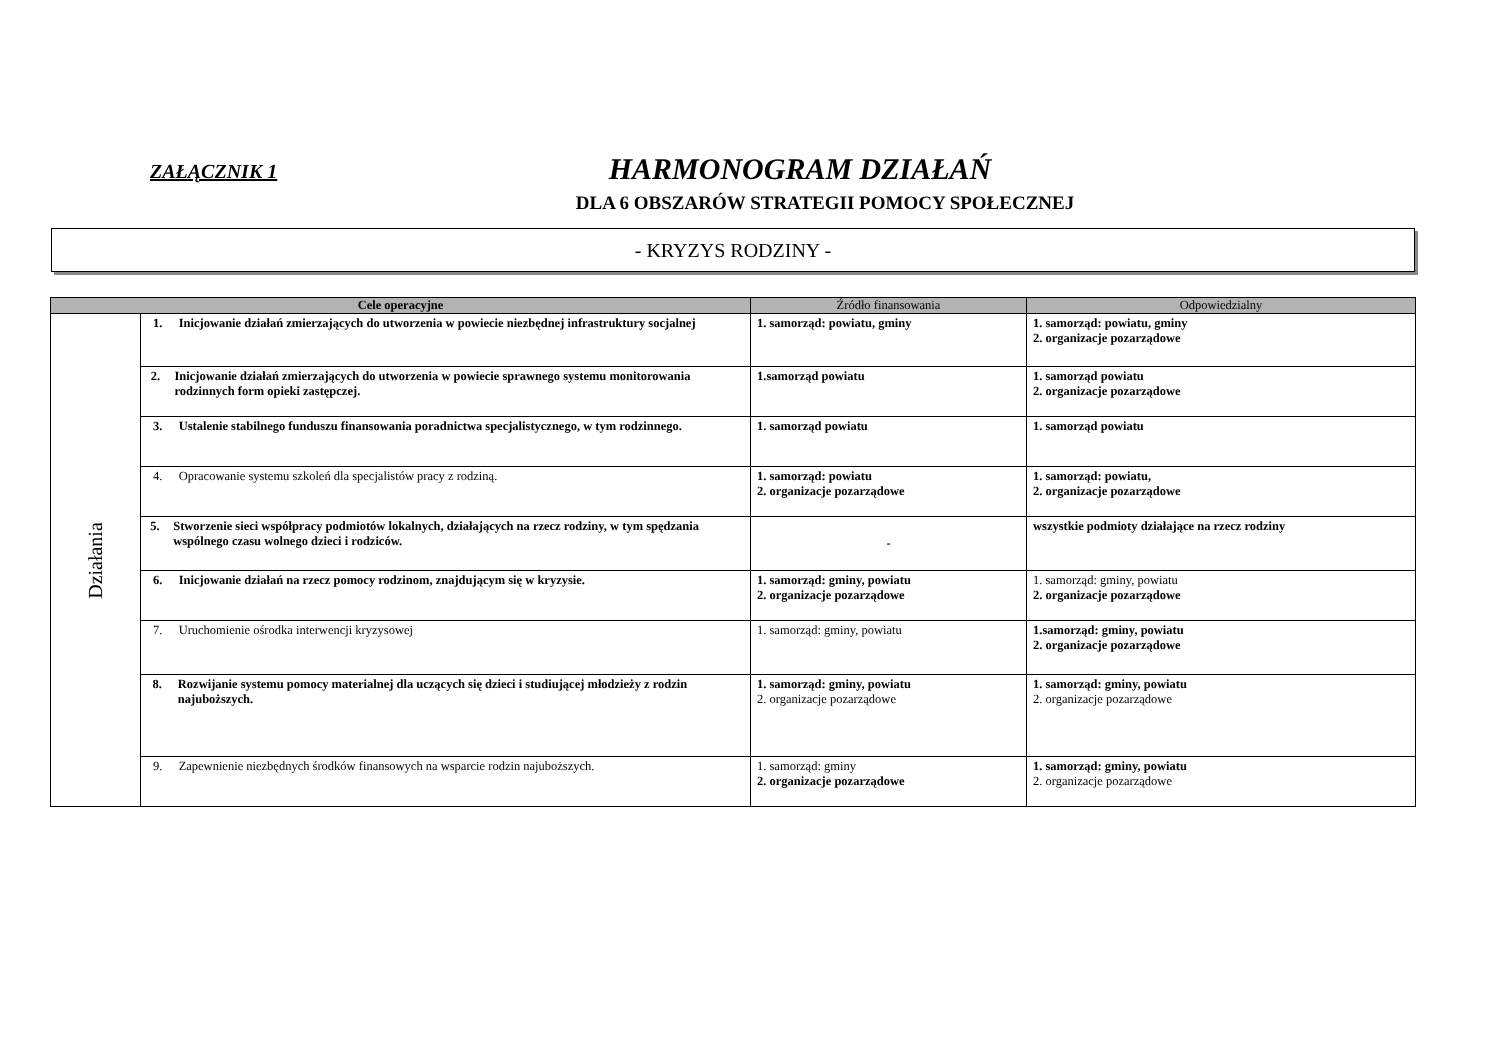ZAŁĄCZNIK 1
HARMONOGRAM DZIAŁAŃ
DLA 6 OBSZARÓW STRATEGII POMOCY SPOŁECZNEJ
- KRYZYS RODZINY -
| Cele operacyjne | | Źródło finansowania | Odpowiedzialny |
| --- | --- | --- | --- |
| Działania | 1. Inicjowanie działań zmierzających do utworzenia w powiecie niezbędnej infrastruktury socjalnej | 1. samorząd: powiatu, gminy | 1. samorząd: powiatu, gminy 2. organizacje pozarządowe |
| | 2. Inicjowanie działań zmierzających do utworzenia w powiecie sprawnego systemu monitorowania rodzinnych form opieki zastępczej. | 1.samorząd powiatu | 1. samorząd powiatu 2. organizacje pozarządowe |
| | 3. Ustalenie stabilnego funduszu finansowania poradnictwa specjalistycznego, w tym rodzinnego. | 1. samorząd powiatu | 1. samorząd powiatu |
| | 4. Opracowanie systemu szkoleń dla specjalistów pracy z rodziną. | 1. samorząd: powiatu 2. organizacje pozarządowe | 1. samorząd: powiatu, 2. organizacje pozarządowe |
| | 5. Stworzenie sieci współpracy podmiotów lokalnych, działających na rzecz rodziny, w tym spędzania wspólnego czasu wolnego dzieci i rodziców. | - | wszystkie podmioty działające na rzecz rodziny |
| | 6. Inicjowanie działań na rzecz pomocy rodzinom, znajdującym się w kryzysie. | 1. samorząd: gminy, powiatu 2. organizacje pozarządowe | 1. samorząd: gminy, powiatu 2. organizacje pozarządowe |
| | 7. Uruchomienie ośrodka interwencji kryzysowej | 1. samorząd: gminy, powiatu | 1.samorząd: gminy, powiatu 2. organizacje pozarządowe |
| | 8. Rozwijanie systemu pomocy materialnej dla uczących się dzieci i studiującej młodzieży z rodzin najuboższych. | 1. samorząd: gminy, powiatu 2. organizacje pozarządowe | 1. samorząd: gminy, powiatu 2. organizacje pozarządowe |
| | 9. Zapewnienie niezbędnych środków finansowych na wsparcie rodzin najuboższych. | 1. samorząd: gminy 2. organizacje pozarządowe | 1. samorząd: gminy, powiatu 2. organizacje pozarządowe |